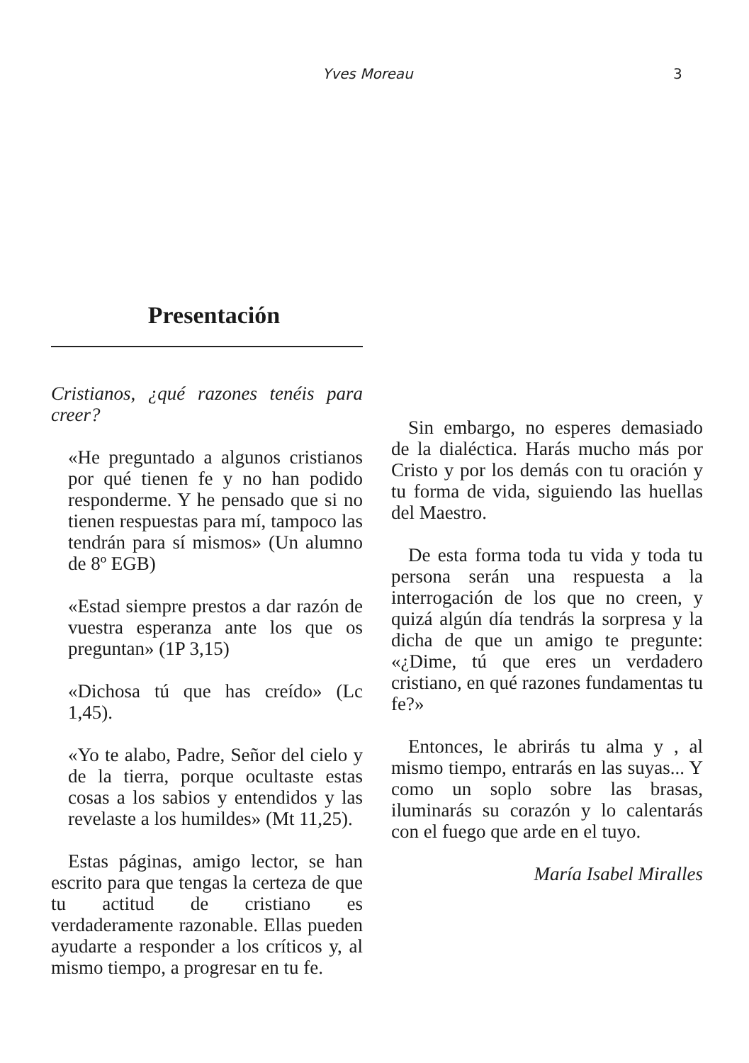Yves Moreau 3
Presentación
Cristianos, ¿qué razones tenéis para creer?
«He preguntado a algunos cristianos por qué tienen fe y no han podido responderme. Y he pensado que si no tienen respuestas para mí, tampoco las tendrán para sí mismos» (Un alumno de 8º EGB)
«Estad siempre prestos a dar razón de vuestra esperanza ante los que os preguntan» (1P 3,15)
«Dichosa tú que has creído» (Lc 1,45).
«Yo te alabo, Padre, Señor del cielo y de la tierra, porque ocultaste estas cosas a los sabios y entendidos y las revelaste a los humildes» (Mt 11,25).
Estas páginas, amigo lector, se han escrito para que tengas la certeza de que tu actitud de cristiano es verdaderamente razonable. Ellas pueden ayudarte a responder a los críticos y, al mismo tiempo, a progresar en tu fe.
Sin embargo, no esperes demasiado de la dialéctica. Harás mucho más por Cristo y por los demás con tu oración y tu forma de vida, siguiendo las huellas del Maestro.
De esta forma toda tu vida y toda tu persona serán una respuesta a la interrogación de los que no creen, y quizá algún día tendrás la sorpresa y la dicha de que un amigo te pregunte: «¿Dime, tú que eres un verdadero cristiano, en qué razones fundamentas tu fe?»
Entonces, le abrirás tu alma y , al mismo tiempo, entrarás en las suyas... Y como un soplo sobre las brasas, iluminarás su corazón y lo calentarás con el fuego que arde en el tuyo.
María Isabel Miralles